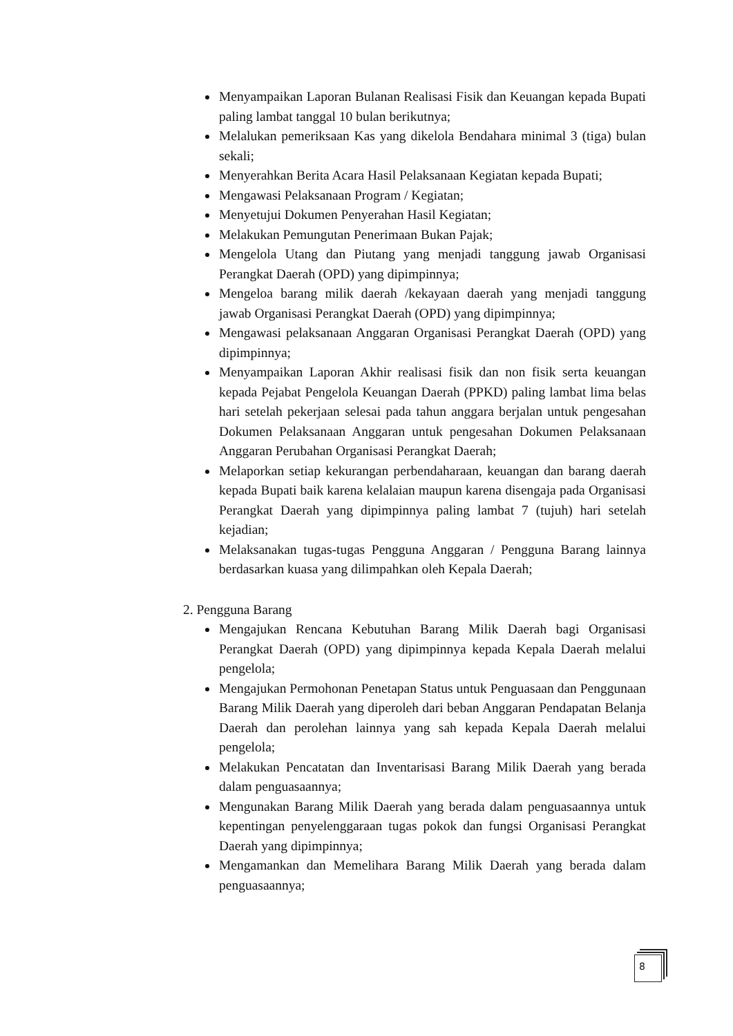Menyampaikan Laporan Bulanan Realisasi Fisik dan Keuangan kepada Bupati paling lambat tanggal 10 bulan berikutnya;
Melalukan pemeriksaan Kas yang dikelola Bendahara minimal 3 (tiga) bulan sekali;
Menyerahkan Berita Acara Hasil Pelaksanaan Kegiatan kepada Bupati;
Mengawasi Pelaksanaan Program / Kegiatan;
Menyetujui Dokumen Penyerahan Hasil Kegiatan;
Melakukan Pemungutan Penerimaan Bukan Pajak;
Mengelola Utang dan Piutang yang menjadi tanggung jawab Organisasi Perangkat Daerah (OPD) yang dipimpinnya;
Mengeloa barang milik daerah /kekayaan daerah yang menjadi tanggung jawab Organisasi Perangkat Daerah (OPD) yang dipimpinnya;
Mengawasi pelaksanaan Anggaran Organisasi Perangkat Daerah (OPD) yang dipimpinnya;
Menyampaikan Laporan Akhir realisasi fisik dan non fisik serta keuangan kepada Pejabat Pengelola Keuangan Daerah (PPKD) paling lambat lima belas hari setelah pekerjaan selesai pada tahun anggara berjalan untuk pengesahan Dokumen Pelaksanaan Anggaran untuk pengesahan Dokumen Pelaksanaan Anggaran Perubahan Organisasi Perangkat Daerah;
Melaporkan setiap kekurangan perbendaharaan, keuangan dan barang daerah kepada Bupati baik karena kelalaian maupun karena disengaja pada Organisasi Perangkat Daerah yang dipimpinnya paling lambat 7 (tujuh) hari setelah kejadian;
Melaksanakan tugas-tugas Pengguna Anggaran / Pengguna Barang lainnya berdasarkan kuasa yang dilimpahkan oleh Kepala Daerah;
2. Pengguna Barang
Mengajukan Rencana Kebutuhan Barang Milik Daerah bagi Organisasi Perangkat Daerah (OPD) yang dipimpinnya kepada Kepala Daerah melalui pengelola;
Mengajukan Permohonan Penetapan Status untuk Penguasaan dan Penggunaan Barang Milik Daerah yang diperoleh dari beban Anggaran Pendapatan Belanja Daerah dan perolehan lainnya yang sah kepada Kepala Daerah melalui pengelola;
Melakukan Pencatatan dan Inventarisasi Barang Milik Daerah yang berada dalam penguasaannya;
Mengunakan Barang Milik Daerah yang berada dalam penguasaannya untuk kepentingan penyelenggaraan tugas pokok dan fungsi Organisasi Perangkat Daerah yang dipimpinnya;
Mengamankan dan Memelihara Barang Milik Daerah yang berada dalam penguasaannya;
8